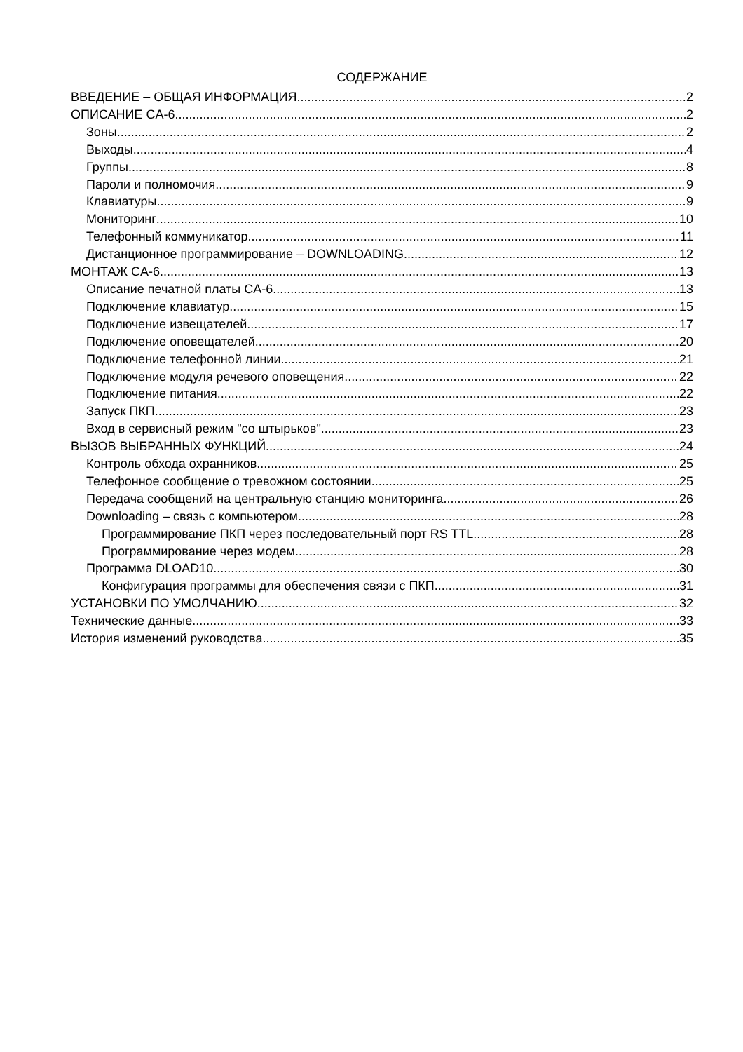СОДЕРЖАНИЕ
ВВЕДЕНИЕ – ОБЩАЯ ИНФОРМАЦИЯ 2
ОПИСАНИЕ CA-6 2
Зоны 2
Выходы 4
Группы 8
Пароли и полномочия 9
Клавиатуры 9
Мониторинг 10
Телефонный коммуникатор 11
Дистанционное программирование – DOWNLOADING 12
МОНТАЖ CA-6 13
Описание печатной платы CA-6 13
Подключение клавиатур 15
Подключение извещателей 17
Подключение оповещателей 20
Подключение телефонной линии 21
Подключение модуля речевого оповещения 22
Подключение питания 22
Запуск ПКП 23
Вход в сервисный режим "со штырьков" 23
ВЫЗОВ ВЫБРАННЫХ ФУНКЦИЙ 24
Контроль обхода охранников 25
Телефонное сообщение о тревожном состоянии 25
Передача сообщений на центральную станцию мониторинга 26
Downloading – связь с компьютером 28
Программирование ПКП через последовательный порт RS TTL 28
Программирование через модем 28
Программа DLOAD10 30
Конфигурация программы для обеспечения связи с ПКП 31
УСТАНОВКИ ПО УМОЛЧАНИЮ 32
Технические данные 33
История изменений руководства 35